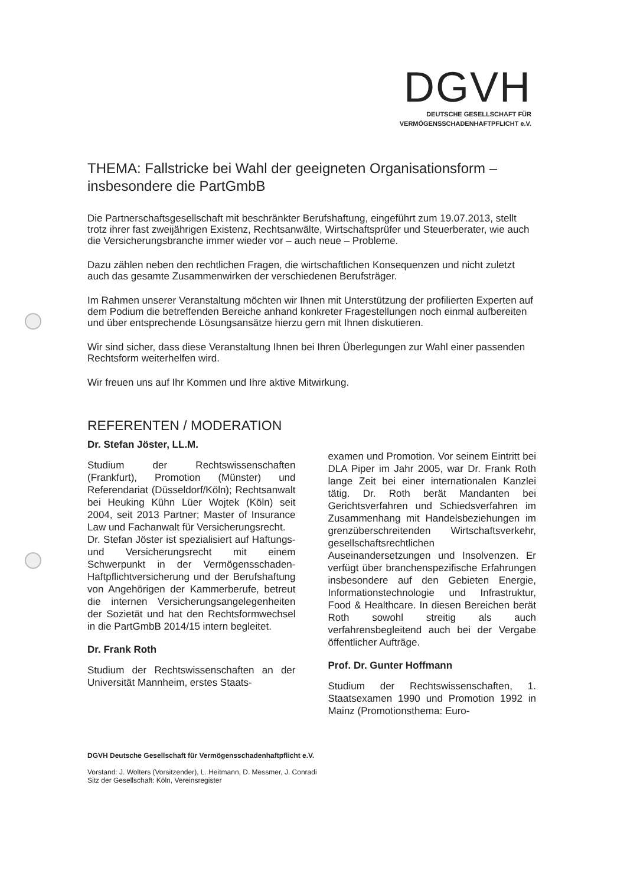DGVH
DEUTSCHE GESELLSCHAFT FÜR
VERMÖGENSSCHADENHAFTPFLICHT e.V.
THEMA: Fallstricke bei Wahl der geeigneten Organisationsform – insbesondere die PartGmbB
Die Partnerschaftsgesellschaft mit beschränkter Berufshaftung, eingeführt zum 19.07.2013, stellt trotz ihrer fast zweijährigen Existenz, Rechtsanwälte, Wirtschaftsprüfer und Steuerberater, wie auch die Versicherungsbranche immer wieder vor – auch neue – Probleme.
Dazu zählen neben den rechtlichen Fragen, die wirtschaftlichen Konsequenzen und nicht zuletzt auch das gesamte Zusammenwirken der verschiedenen Berufsträger.
Im Rahmen unserer Veranstaltung möchten wir Ihnen mit Unterstützung der profilierten Experten auf dem Podium die betreffenden Bereiche anhand konkreter Fragestellungen noch einmal aufbereiten und über entsprechende Lösungsansätze hierzu gern mit Ihnen diskutieren.
Wir sind sicher, dass diese Veranstaltung Ihnen bei Ihren Überlegungen zur Wahl einer passenden Rechtsform weiterhelfen wird.
Wir freuen uns auf Ihr Kommen und Ihre aktive Mitwirkung.
REFERENTEN / MODERATION
Dr. Stefan Jöster, LL.M.
Studium der Rechtswissenschaften (Frankfurt), Promotion (Münster) und Referendariat (Düsseldorf/Köln); Rechtsanwalt bei Heuking Kühn Lüer Wojtek (Köln) seit 2004, seit 2013 Partner; Master of Insurance Law und Fachanwalt für Versicherungsrecht.
Dr. Stefan Jöster ist spezialisiert auf Haftungs- und Versicherungsrecht mit einem Schwerpunkt in der Vermögensschaden-Haftpflichtversicherung und der Berufshaftung von Angehörigen der Kammerberufe, betreut die internen Versicherungsangelegenheiten der Sozietät und hat den Rechtsformwechsel in die PartGmbB 2014/15 intern begleitet.
Dr. Frank Roth
Studium der Rechtswissenschaften an der Universität Mannheim, erstes Staats-
examen und Promotion. Vor seinem Eintritt bei DLA Piper im Jahr 2005, war Dr. Frank Roth lange Zeit bei einer internationalen Kanzlei tätig. Dr. Roth berät Mandanten bei Gerichtsverfahren und Schiedsverfahren im Zusammenhang mit Handelsbeziehungen im grenzüberschreitenden Wirtschaftsverkehr, gesellschaftsrechtlichen Auseinandersetzungen und Insolvenzen. Er verfügt über branchenspezifische Erfahrungen insbesondere auf den Gebieten Energie, Informationstechnologie und Infrastruktur, Food & Healthcare. In diesen Bereichen berät Roth sowohl streitig als auch verfahrensbegleitend auch bei der Vergabe öffentlicher Aufträge.
Prof. Dr. Gunter Hoffmann
Studium der Rechtswissenschaften, 1. Staatsexamen 1990 und Promotion 1992 in Mainz (Promotionsthema: Euro-
DGVH Deutsche Gesellschaft für Vermögensschadenhaftpflicht e.V.
Vorstand: J. Wolters (Vorsitzender), L. Heitmann, D. Messmer, J. Conradi
Sitz der Gesellschaft: Köln, Vereinsregister